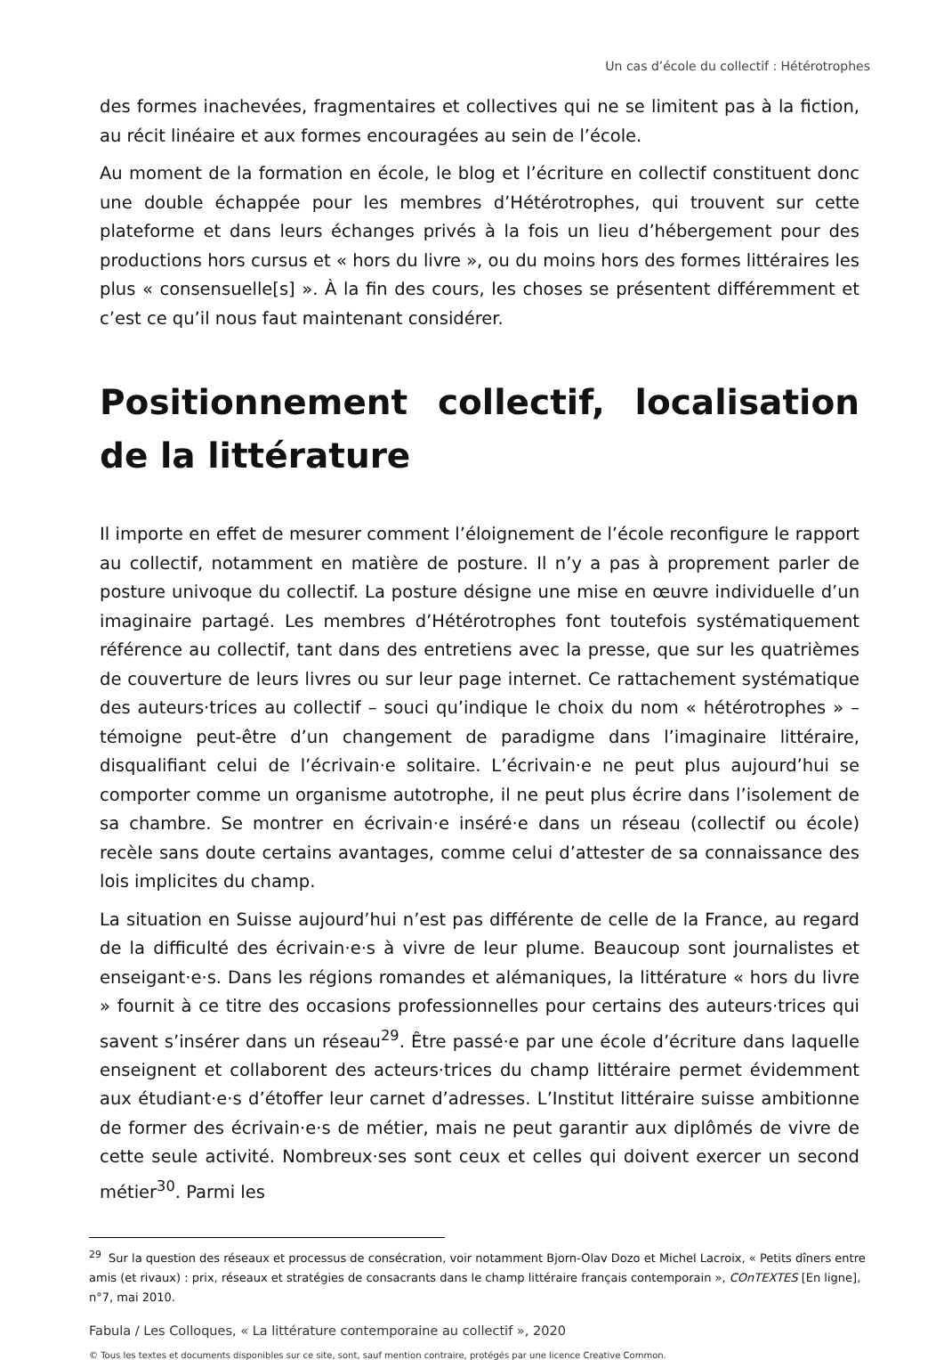Un cas d’école du collectif : Hétérotrophes
des formes inachevées, fragmentaires et collectives qui ne se limitent pas à la fiction, au récit linéaire et aux formes encouragées au sein de l’école.
Au moment de la formation en école, le blog et l’écriture en collectif constituent donc une double échappée pour les membres d’Hétérotrophes, qui trouvent sur cette plateforme et dans leurs échanges privés à la fois un lieu d’hébergement pour des productions hors cursus et « hors du livre », ou du moins hors des formes littéraires les plus « consensuelle[s] ». À la fin des cours, les choses se présentent différemment et c’est ce qu’il nous faut maintenant considérer.
Positionnement collectif, localisation de la littérature
Il importe en effet de mesurer comment l’éloignement de l’école reconfigure le rapport au collectif, notamment en matière de posture. Il n’y a pas à proprement parler de posture univoque du collectif. La posture désigne une mise en œuvre individuelle d’un imaginaire partagé. Les membres d’Hétérotrophes font toutefois systématiquement référence au collectif, tant dans des entretiens avec la presse, que sur les quatrièmes de couverture de leurs livres ou sur leur page internet. Ce rattachement systématique des auteurs·trices au collectif – souci qu’indique le choix du nom « hétérotrophes » – témoigne peut-être d’un changement de paradigme dans l’imaginaire littéraire, disqualifiant celui de l’écrivain·e solitaire. L’écrivain·e ne peut plus aujourd’hui se comporter comme un organisme autotrophe, il ne peut plus écrire dans l’isolement de sa chambre. Se montrer en écrivain·e inséré·e dans un réseau (collectif ou école) recèle sans doute certains avantages, comme celui d’attester de sa connaissance des lois implicites du champ.
La situation en Suisse aujourd’hui n’est pas différente de celle de la France, au regard de la difficulté des écrivain·e·s à vivre de leur plume. Beaucoup sont journalistes et enseigant·e·s. Dans les régions romandes et alémaniques, la littérature « hors du livre » fournit à ce titre des occasions professionnelles pour certains des auteurs·trices qui savent s’insérer dans un réseau<sup>29</sup>. Être passé·e par une école d’écriture dans laquelle enseignent et collaborent des acteurs·trices du champ littéraire permet évidemment aux étudiant·e·s d’étoffer leur carnet d’adresses. L’Institut littéraire suisse ambitionne de former des écrivain·e·s de métier, mais ne peut garantir aux diplômés de vivre de cette seule activité. Nombreux·ses sont ceux et celles qui doivent exercer un second métier<sup>30</sup>. Parmi les
<sup>29</sup> Sur la question des réseaux et processus de consécration, voir notamment Bjorn-Olav Dozo et Michel Lacroix, « Petits dîners entre amis (et rivaux) : prix, réseaux et stratégies de consacrants dans le champ littéraire français contemporain », COnTEXTES [En ligne], n°7, mai 2010.
Fabula / Les Colloques, « La littérature contemporaine au collectif », 2020
© Tous les textes et documents disponibles sur ce site, sont, sauf mention contraire, protégés par une licence Creative Common.